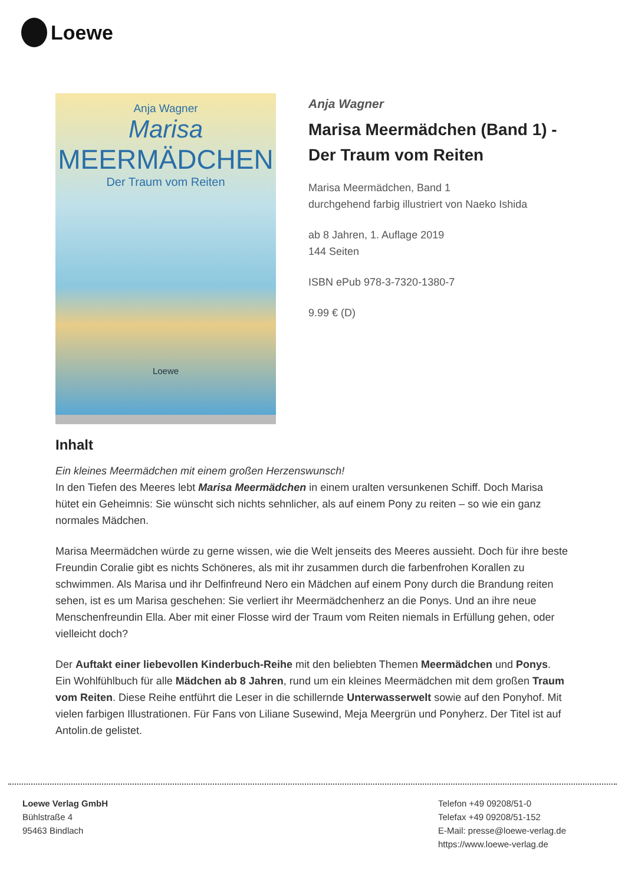Loewe
Anja Wagner
Marisa
MEERMÄDCHEN
Der Traum vom Reiten
Loewe
Anja Wagner
Marisa Meermädchen (Band 1) - Der Traum vom Reiten
Marisa Meermädchen, Band 1
durchgehend farbig illustriert von Naeko Ishida
ab 8 Jahren, 1. Auflage 2019
144 Seiten
ISBN ePub 978-3-7320-1380-7
9.99 € (D)
Inhalt
Ein kleines Meermädchen mit einem großen Herzenswunsch!
In den Tiefen des Meeres lebt Marisa Meermädchen in einem uralten versunkenen Schiff. Doch Marisa hütet ein Geheimnis: Sie wünscht sich nichts sehnlicher, als auf einem Pony zu reiten – so wie ein ganz normales Mädchen.
Marisa Meermädchen würde zu gerne wissen, wie die Welt jenseits des Meeres aussieht. Doch für ihre beste Freundin Coralie gibt es nichts Schöneres, als mit ihr zusammen durch die farbenfrohen Korallen zu schwimmen. Als Marisa und ihr Delfinfreund Nero ein Mädchen auf einem Pony durch die Brandung reiten sehen, ist es um Marisa geschehen: Sie verliert ihr Meermädchenherz an die Ponys. Und an ihre neue Menschenfreundin Ella. Aber mit einer Flosse wird der Traum vom Reiten niemals in Erfüllung gehen, oder vielleicht doch?
Der Auftakt einer liebevollen Kinderbuch-Reihe mit den beliebten Themen Meermädchen und Ponys. Ein Wohlfühlbuch für alle Mädchen ab 8 Jahren, rund um ein kleines Meermädchen mit dem großen Traum vom Reiten. Diese Reihe entführt die Leser in die schillernde Unterwasserwelt sowie auf den Ponyhof. Mit vielen farbigen Illustrationen. Für Fans von Liliane Susewind, Meja Meergrün und Ponyherz. Der Titel ist auf Antolin.de gelistet.
Loewe Verlag GmbH
Bühlstraße 4
95463 Bindlach
Telefon +49 09208/51-0
Telefax +49 09208/51-152
E-Mail: presse@loewe-verlag.de
https://www.loewe-verlag.de